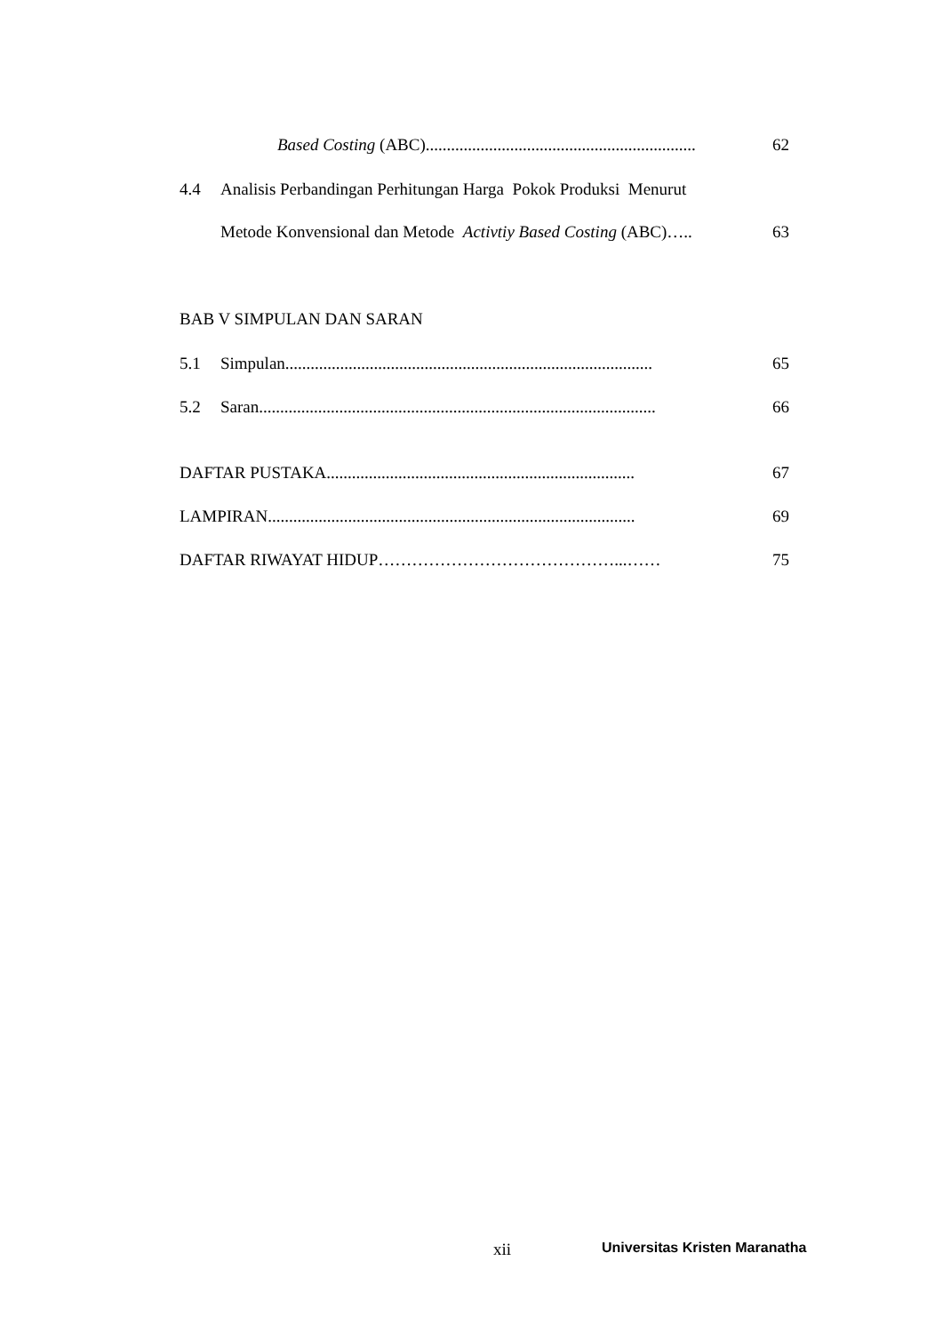Based Costing (ABC)................................................................ 62
4.4 Analisis Perbandingan Perhitungan Harga Pokok Produksi Menurut
Metode Konvensional dan Metode Activtiy Based Costing (ABC)….. 63
BAB V SIMPULAN DAN SARAN
5.1 Simpulan....................................................................................... 65
5.2 Saran.............................................................................................. 66
DAFTAR PUSTAKA......................................................................... 67
LAMPIRAN....................................................................................... 69
DAFTAR RIWAYAT HIDUP……………………………………...…… 75
xii Universitas Kristen Maranatha